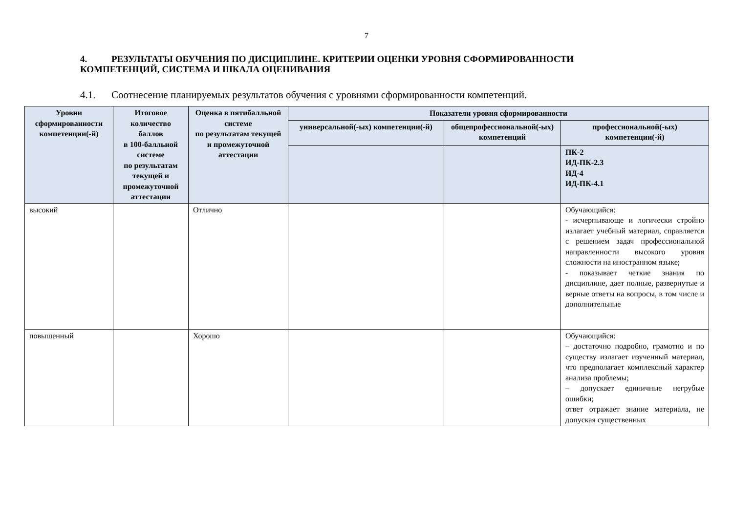7
4. РЕЗУЛЬТАТЫ ОБУЧЕНИЯ ПО ДИСЦИПЛИНЕ. КРИТЕРИИ ОЦЕНКИ УРОВНЯ СФОРМИРОВАННОСТИ КОМПЕТЕНЦИЙ, СИСТЕМА И ШКАЛА ОЦЕНИВАНИЯ
4.1. Соотнесение планируемых результатов обучения с уровнями сформированности компетенций.
| Уровни сформированности компетенции(-й) | Итоговое количество баллов в 100-балльной системе по результатам текущей и промежуточной аттестации | Оценка в пятибалльной системе по результатам текущей и промежуточной аттестации | Показатели уровня сформированности | | |
| --- | --- | --- | --- | --- | --- |
| | | | универсальной(-ых) компетенции(-й) | общепрофессиональной(-ых) компетенций | профессиональной(-ых) компетенции(-й) |
| | | | | | ПК-2 ИД-ПК-2.3 ИД-4 ИД-ПК-4.1 |
| высокий | | Отлично | | | Обучающийся: - исчерпывающе и логически стройно излагает учебный материал, справляется с решением задач профессиональной направленности высокого уровня сложности на иностранном языке; - показывает четкие знания по дисциплине, дает полные, развернутые и верные ответы на вопросы, в том числе и дополнительные |
| повышенный | | Хорошо | | | Обучающийся: – достаточно подробно, грамотно и по существу излагает изученный материал, что предполагает комплексный характер анализа проблемы; – допускает единичные негрубые ошибки; ответ отражает знание материала, не допуская существенных |